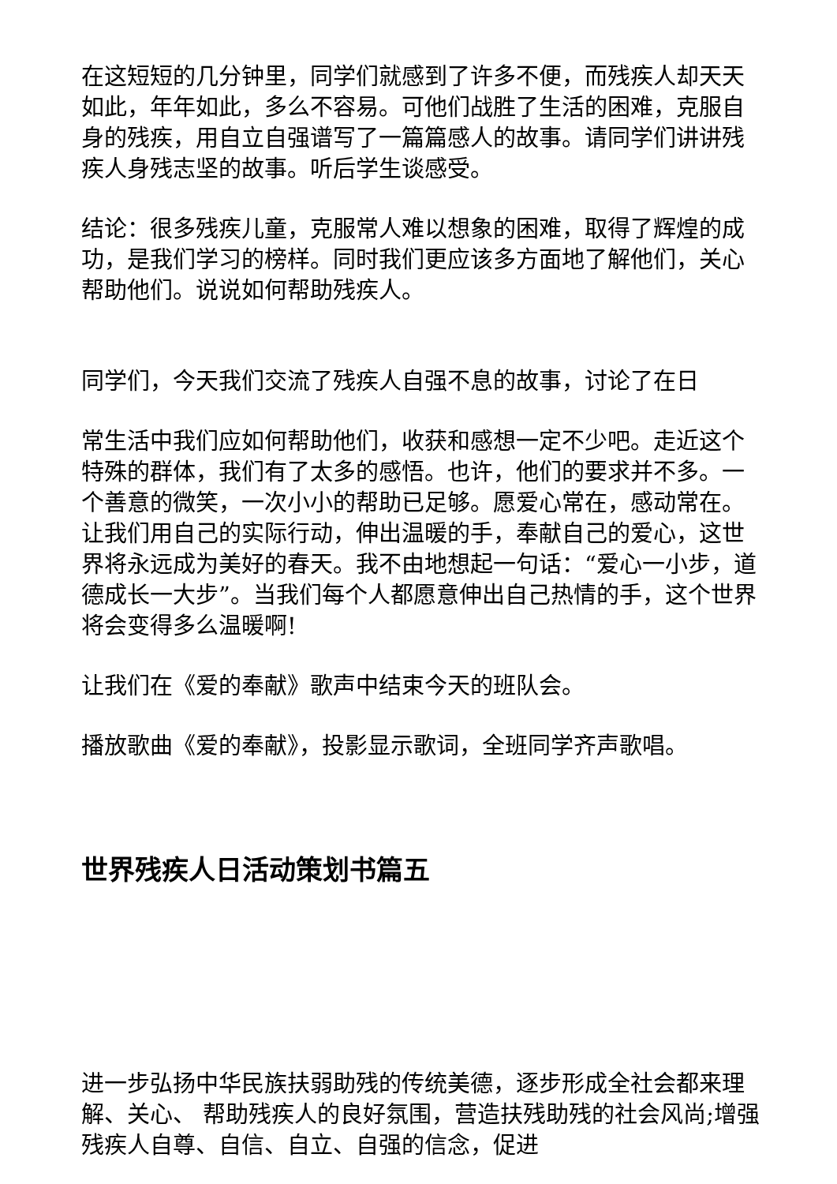在这短短的几分钟里，同学们就感到了许多不便，而残疾人却天天如此，年年如此，多么不容易。可他们战胜了生活的困难，克服自身的残疾，用自立自强谱写了一篇篇感人的故事。请同学们讲讲残疾人身残志坚的故事。听后学生谈感受。
结论：很多残疾儿童，克服常人难以想象的困难，取得了辉煌的成功，是我们学习的榜样。同时我们更应该多方面地了解他们，关心帮助他们。说说如何帮助残疾人。
同学们，今天我们交流了残疾人自强不息的故事，讨论了在日
常生活中我们应如何帮助他们，收获和感想一定不少吧。走近这个特殊的群体，我们有了太多的感悟。也许，他们的要求并不多。一个善意的微笑，一次小小的帮助已足够。愿爱心常在，感动常在。让我们用自己的实际行动，伸出温暖的手，奉献自己的爱心，这世界将永远成为美好的春天。我不由地想起一句话：“爱心一小步，道德成长一大步”。当我们每个人都愿意伸出自己热情的手，这个世界将会变得多么温暖啊!
让我们在《爱的奉献》歌声中结束今天的班队会。
播放歌曲《爱的奉献》，投影显示歌词，全班同学齐声歌唱。
世界残疾人日活动策划书篇五
进一步弘扬中华民族扶弱助残的传统美德，逐步形成全社会都来理解、关心、 帮助残疾人的良好氛围，营造扶残助残的社会风尚;增强残疾人自尊、自信、自立、自强的信念，促进